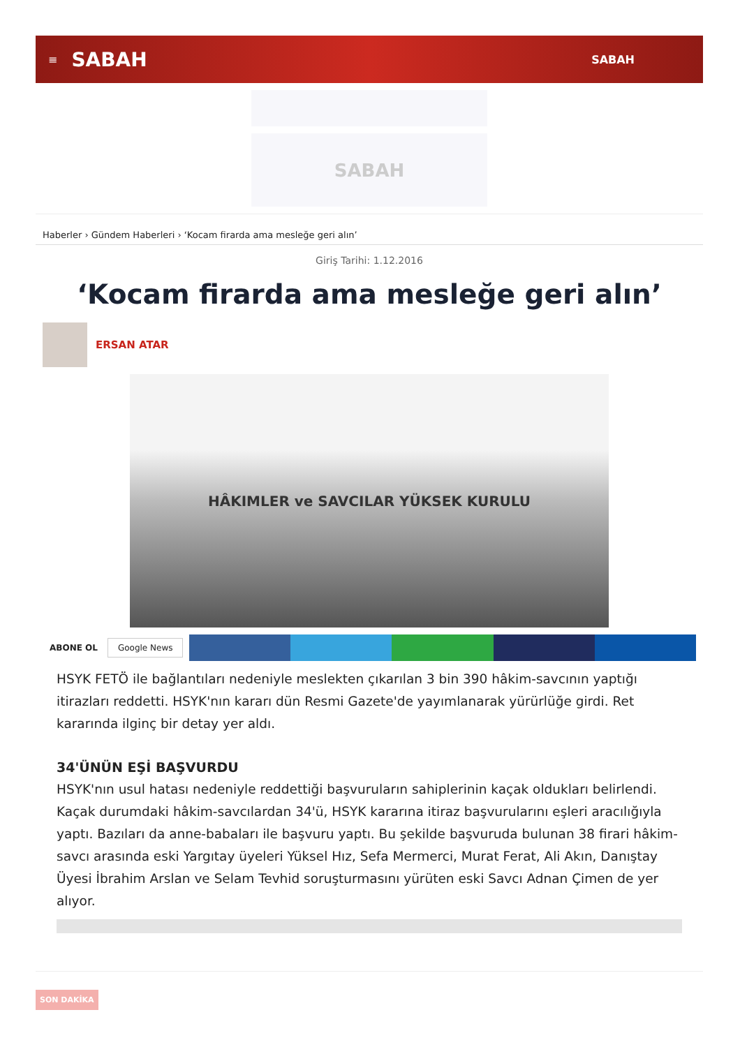≡ SABAH SABAH
SABAH
Haberler › Gündem Haberleri › ‘Kocam firarda ama mesleğe geri alın’
Giriş Tarihi: 1.12.2016
‘Kocam firarda ama mesleğe geri alın’
ERSAN ATAR
HÂKIMLER ve SAVCILAR YÜKSEK KURULU
ABONE OL Google News
HSYK FETÖ ile bağlantıları nedeniyle meslekten çıkarılan 3 bin 390 hâkim-savcının yaptığı itirazları reddetti. HSYK'nın kararı dün Resmi Gazete'de yayımlanarak yürürlüğe girdi. Ret kararında ilginç bir detay yer aldı.
34'ÜNÜN EŞİ BAŞVURDU
HSYK'nın usul hatası nedeniyle reddettiği başvuruların sahiplerinin kaçak oldukları belirlendi. Kaçak durumdaki hâkim-savcılardan 34'ü, HSYK kararına itiraz başvurularını eşleri aracılığıyla yaptı. Bazıları da anne-babaları ile başvuru yaptı. Bu şekilde başvuruda bulunan 38 firari hâkim-savcı arasında eski Yargıtay üyeleri Yüksel Hız, Sefa Mermerci, Murat Ferat, Ali Akın, Danıştay Üyesi İbrahim Arslan ve Selam Tevhid soruşturmasını yürüten eski Savcı Adnan Çimen de yer alıyor.
SON DAKİKA